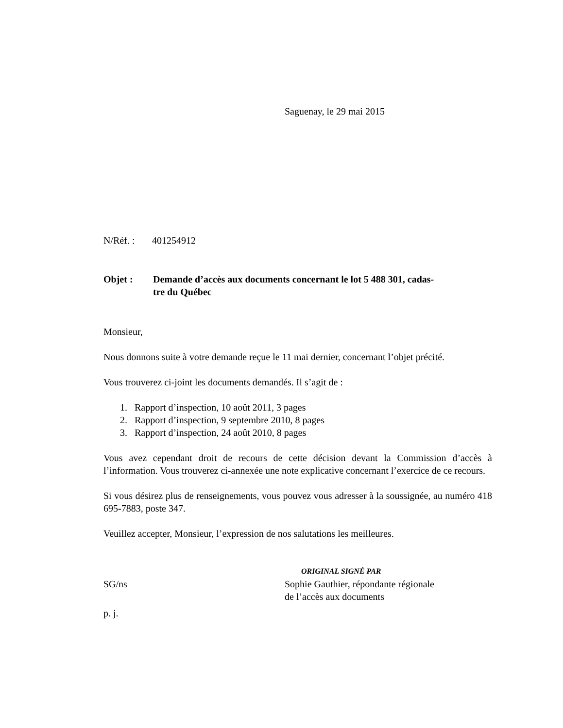Saguenay, le 29 mai 2015
N/Réf. : 401254912
Objet : Demande d’accès aux documents concernant le lot 5 488 301, cadas-
tre du Québec
Monsieur,
Nous donnons suite à votre demande reçue le 11 mai dernier, concernant l’objet précité.
Vous trouverez ci-joint les documents demandés. Il s’agit de :
1. Rapport d’inspection, 10 août 2011, 3 pages
2. Rapport d’inspection, 9 septembre 2010, 8 pages
3. Rapport d’inspection, 24 août 2010, 8 pages
Vous avez cependant droit de recours de cette décision devant la Commission d’accès à l’information. Vous trouverez ci-annexée une note explicative concernant l’exercice de ce recours.
Si vous désirez plus de renseignements, vous pouvez vous adresser à la soussignée, au numéro 418 695-7883, poste 347.
Veuillez accepter, Monsieur, l’expression de nos salutations les meilleures.
ORIGINAL SIGNÉ PAR
SG/ns Sophie Gauthier, répondante régionale
de l’accès aux documents
p. j.